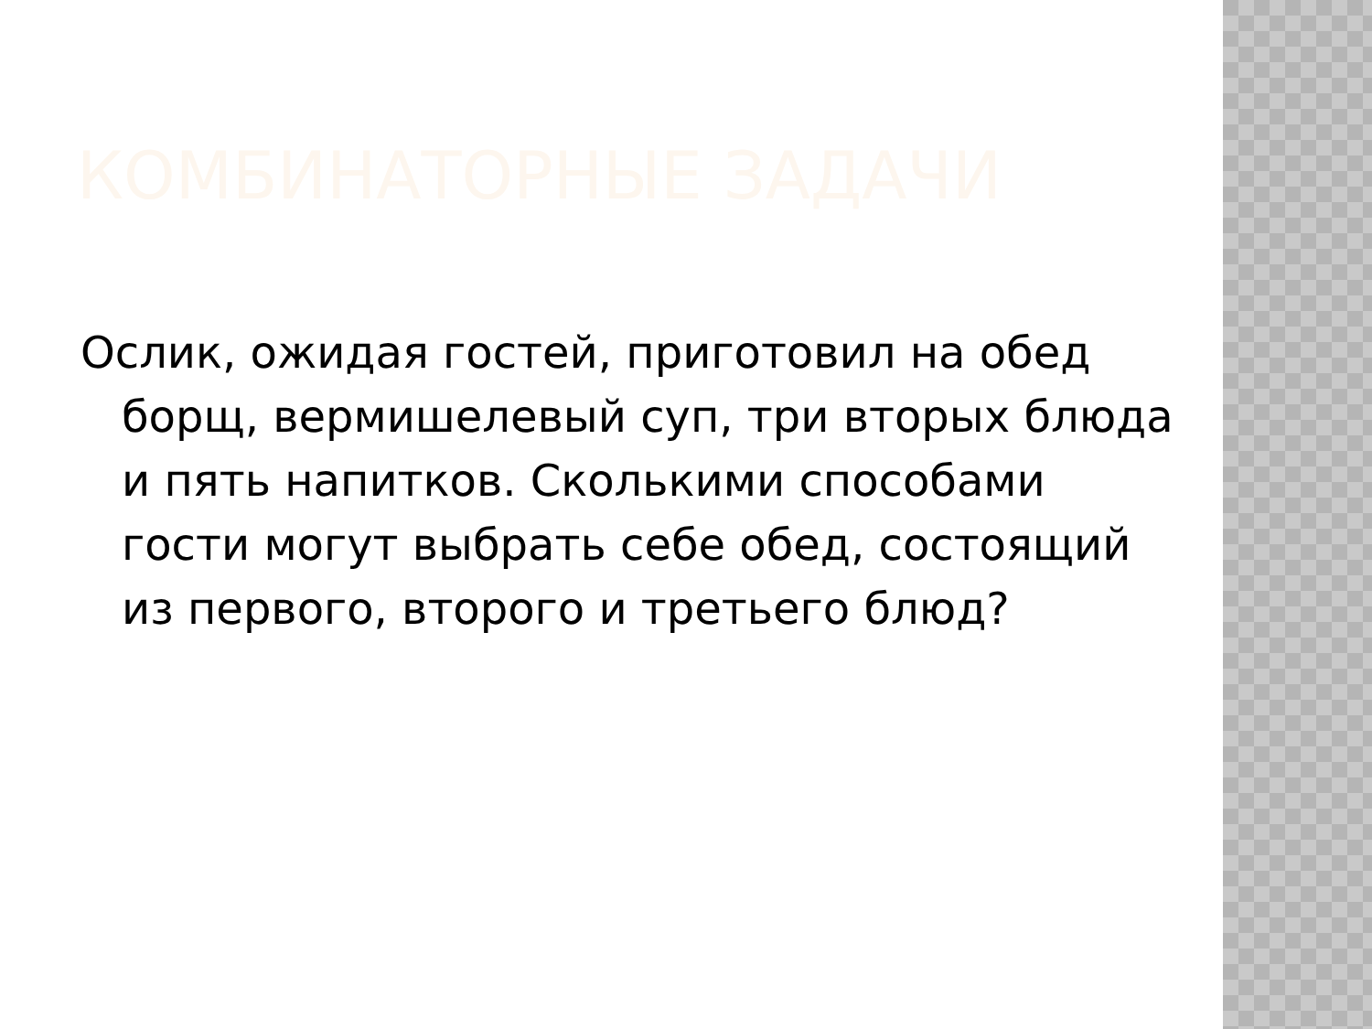КОМБИНАТОРНЫЕ ЗАДАЧИ
Ослик, ожидая гостей, приготовил на обед борщ, вермишелевый суп, три вторых блюда и пять напитков. Сколькими способами гости могут выбрать себе обед, состоящий из первого, второго и третьего блюд?